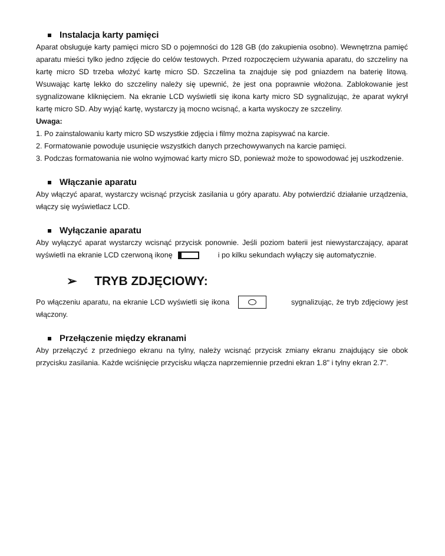Instalacja karty pamięci
Aparat obsługuje karty pamięci micro SD o pojemności do 128 GB (do zakupienia osobno). Wewnętrzna pamięć aparatu mieści tylko jedno zdjęcie do celów testowych. Przed rozpoczęciem używania aparatu, do szczeliny na kartę micro SD trzeba włożyć kartę micro SD. Szczelina ta znajduje się pod gniazdem na baterię litową. Wsuwając kartę lekko do szczeliny należy się upewnić, że jest ona poprawnie włożona. Zablokowanie jest sygnalizowane kliknięciem. Na ekranie LCD wyświetli się ikona karty micro SD sygnalizując, że aparat wykrył kartę micro SD. Aby wyjąć kartę, wystarczy ją mocno wcisnąć, a karta wyskoczy ze szczeliny.
Uwaga:
1. Po zainstalowaniu karty micro SD wszystkie zdjęcia i filmy można zapisywać na karcie.
2. Formatowanie powoduje usunięcie wszystkich danych przechowywanych na karcie pamięci.
3. Podczas formatowania nie wolno wyjmować karty micro SD, ponieważ może to spowodować jej uszkodzenie.
Włączanie aparatu
Aby włączyć aparat, wystarczy wcisnąć przycisk zasilania u góry aparatu. Aby potwierdzić działanie urządzenia, włączy się wyświetlacz LCD.
Wyłączanie aparatu
Aby wyłączyć aparat wystarczy wcisnąć przycisk ponownie. Jeśli poziom baterii jest niewystarczający, aparat wyświetli na ekranie LCD czerwoną ikonę i po kilku sekundach wyłączy się automatycznie.
➢ TRYB ZDJĘCIOWY:
Po włączeniu aparatu, na ekranie LCD wyświetli się ikona sygnalizując, że tryb zdjęciowy jest włączony.
Przełączenie między ekranami
Aby przełączyć z przedniego ekranu na tylny, należy wcisnąć przycisk zmiany ekranu znajdujący sie obok przycisku zasilania. Każde wciśnięcie przycisku włącza naprzemiennie przedni ekran 1.8" i tylny ekran 2.7".